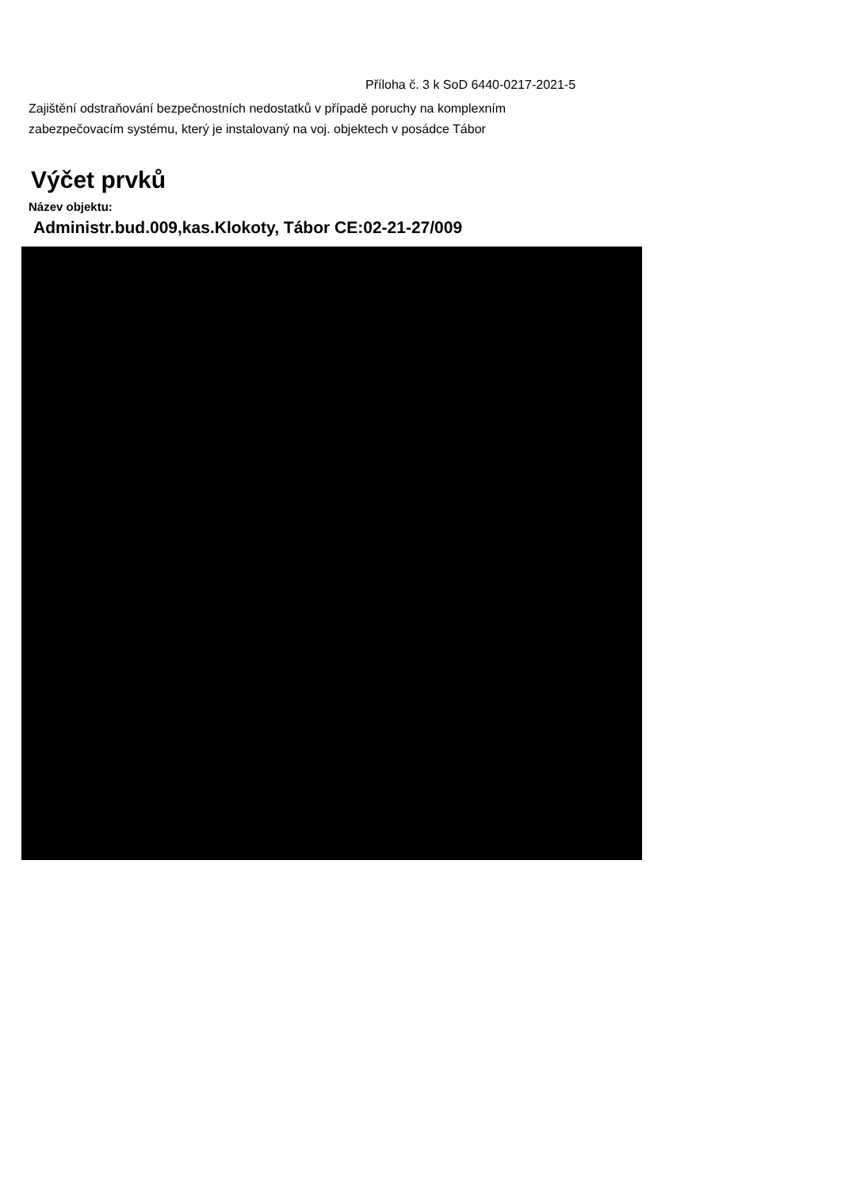Příloha č. 3 k SoD 6440-0217-2021-5
Zajištění odstraňování bezpečnostních nedostatků v případě poruchy na komplexním zabezpečovacím systému, který je instalovaný na voj. objektech v posádce Tábor
Výčet prvků
Název objektu:
Administr.bud.009,kas.Klokoty, Tábor CE:02-21-27/009